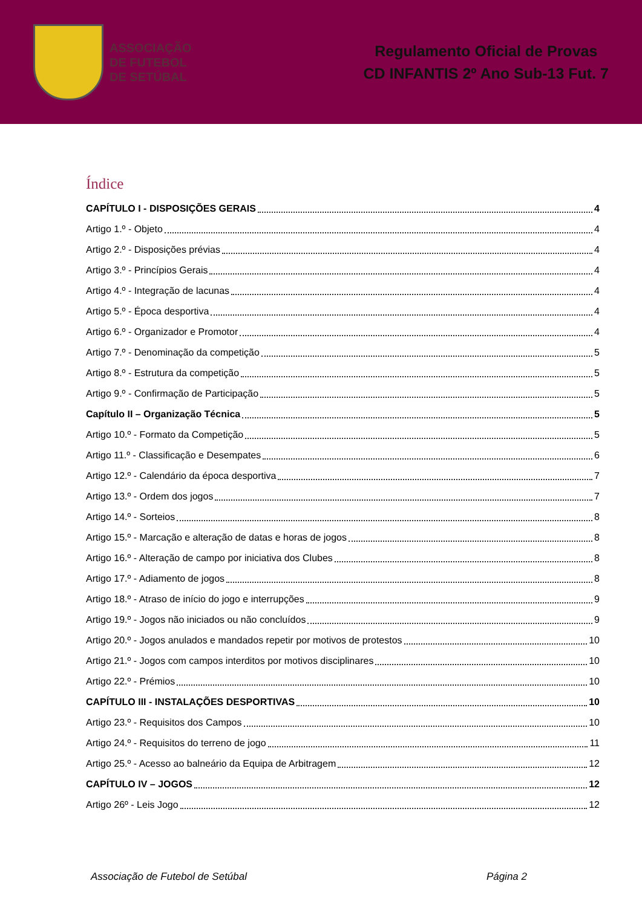ASSOCIAÇÃO
DE FUTEBOL
DE SETÚBAL
Regulamento Oficial de Provas
CD INFANTIS 2º Ano Sub-13 Fut. 7
Índice
CAPÍTULO I - DISPOSIÇÕES GERAIS 4
Artigo 1.º - Objeto 4
Artigo 2.º - Disposições prévias 4
Artigo 3.º - Princípios Gerais 4
Artigo 4.º - Integração de lacunas 4
Artigo 5.º - Época desportiva 4
Artigo 6.º - Organizador e Promotor 4
Artigo 7.º - Denominação da competição 5
Artigo 8.º - Estrutura da competição 5
Artigo 9.º - Confirmação de Participação 5
Capítulo II – Organização Técnica 5
Artigo 10.º - Formato da Competição 5
Artigo 11.º - Classificação e Desempates 6
Artigo 12.º - Calendário da época desportiva 7
Artigo 13.º - Ordem dos jogos 7
Artigo 14.º - Sorteios 8
Artigo 15.º - Marcação e alteração de datas e horas de jogos 8
Artigo 16.º - Alteração de campo por iniciativa dos Clubes 8
Artigo 17.º - Adiamento de jogos 8
Artigo 18.º - Atraso de início do jogo e interrupções 9
Artigo 19.º - Jogos não iniciados ou não concluídos 9
Artigo 20.º - Jogos anulados e mandados repetir por motivos de protestos 10
Artigo 21.º - Jogos com campos interditos por motivos disciplinares 10
Artigo 22.º - Prémios 10
CAPÍTULO III - INSTALAÇÕES DESPORTIVAS 10
Artigo 23.º - Requisitos dos Campos 10
Artigo 24.º - Requisitos do terreno de jogo 11
Artigo 25.º - Acesso ao balneário da Equipa de Arbitragem 12
CAPÍTULO IV – JOGOS 12
Artigo 26º - Leis Jogo 12
Associação de Futebol de Setúbal Página 2